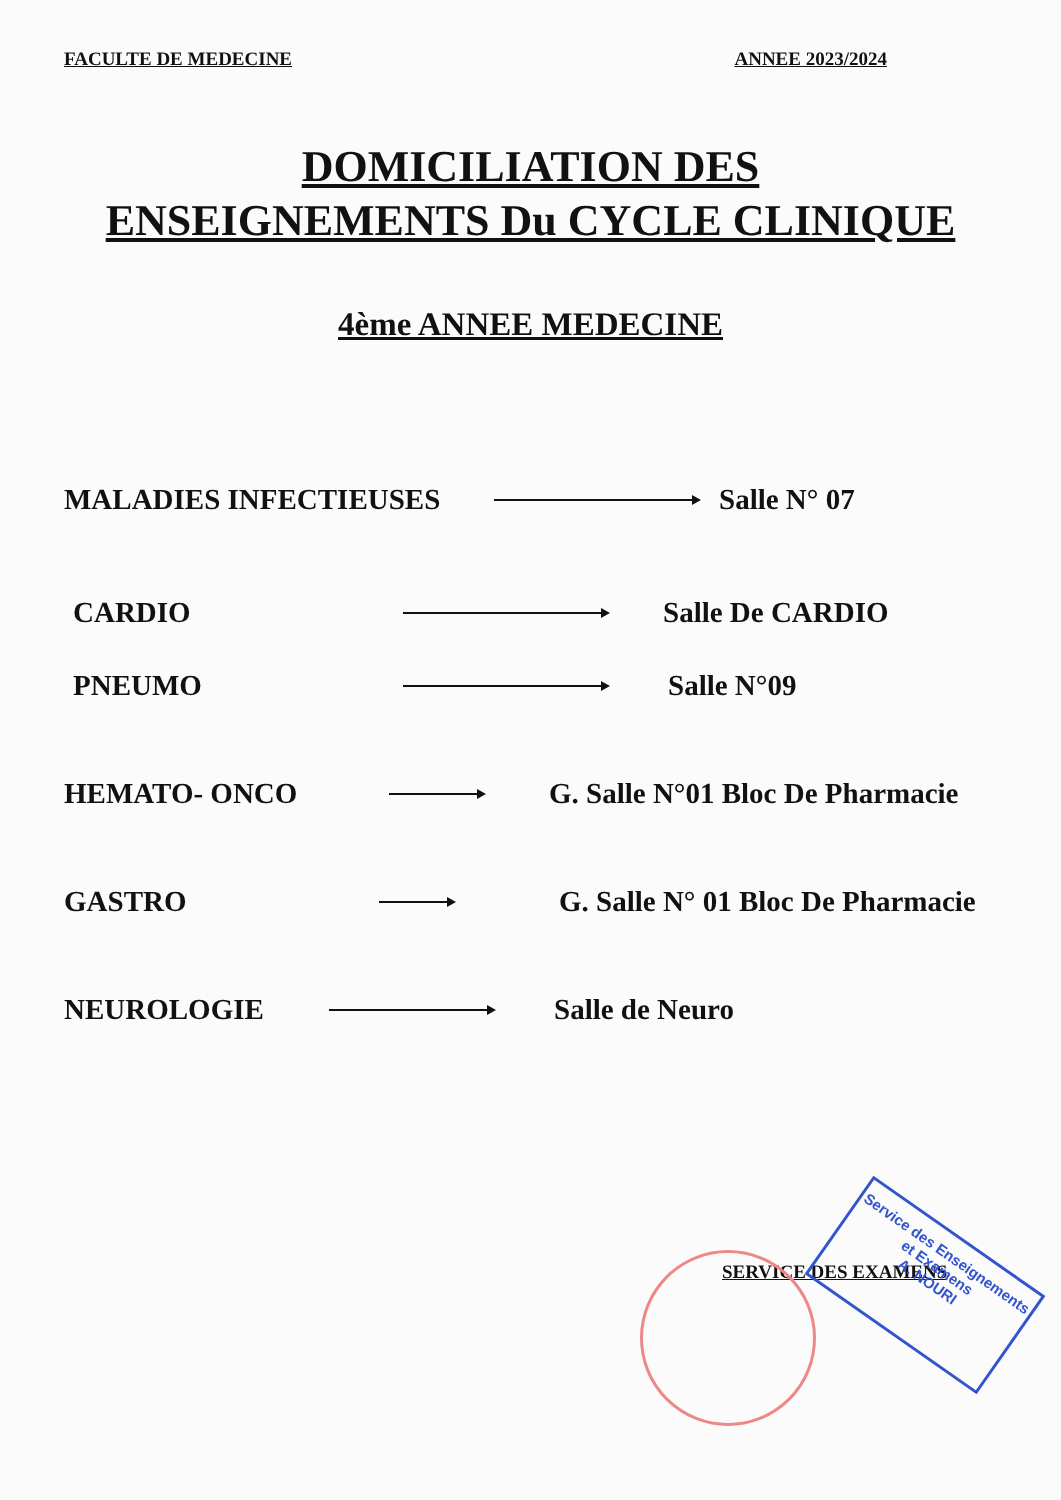FACULTE DE MEDECINE ANNEE 2023/2024
DOMICILIATION DES
ENSEIGNEMENTS Du CYCLE CLINIQUE
4ème ANNEE MEDECINE
MALADIES INFECTIEUSES Salle N° 07
CARDIO Salle De CARDIO
PNEUMO Salle N°09
HEMATO- ONCO G. Salle N°01 Bloc De Pharmacie
GASTRO G. Salle N° 01 Bloc De Pharmacie
NEUROLOGIE Salle de Neuro
SERVICE DES EXAMENS
Service des Enseignements
et Examens
A. NOURI